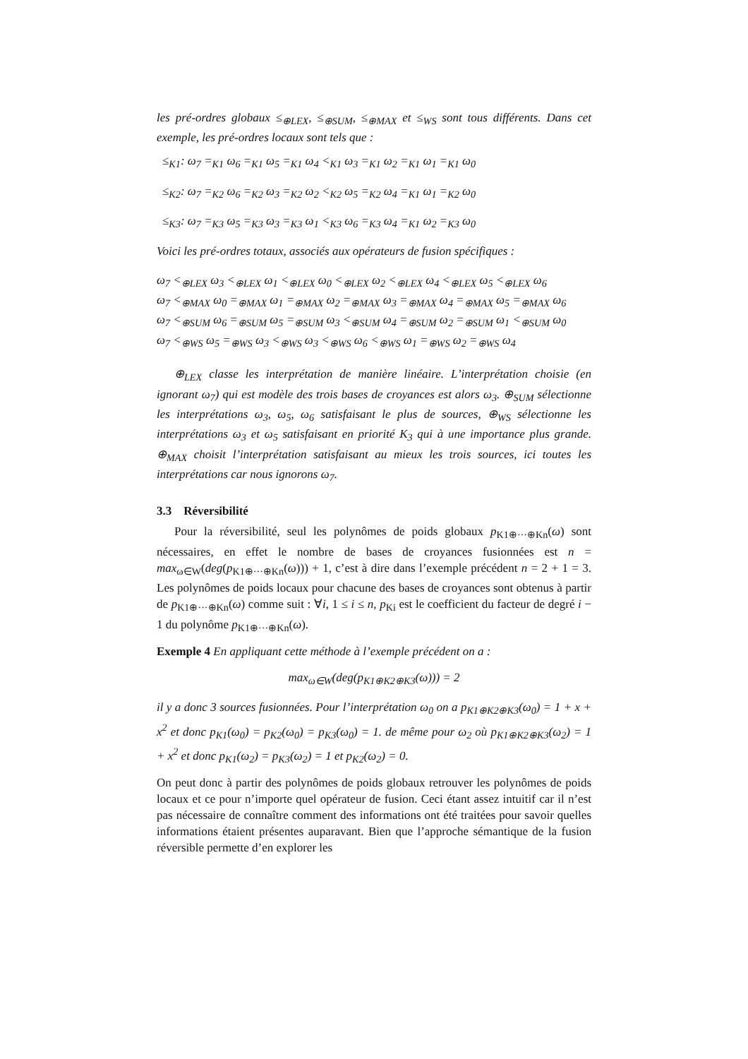les pré-ordres globaux ≤<sub>⊕LEX</sub>, ≤<sub>⊕SUM</sub>, ≤<sub>⊕MAX</sub> et ≤<sub>WS</sub> sont tous différents. Dans cet exemple, les pré-ordres locaux sont tels que :
≤<sub>K1</sub>: ω<sub>7</sub> =<sub>K1</sub> ω<sub>6</sub> =<sub>K1</sub> ω<sub>5</sub> =<sub>K1</sub> ω<sub>4</sub> <<sub>K1</sub> ω<sub>3</sub> =<sub>K1</sub> ω<sub>2</sub> =<sub>K1</sub> ω<sub>1</sub> =<sub>K1</sub> ω<sub>0</sub>
≤<sub>K2</sub>: ω<sub>7</sub> =<sub>K2</sub> ω<sub>6</sub> =<sub>K2</sub> ω<sub>3</sub> =<sub>K2</sub> ω<sub>2</sub> <<sub>K2</sub> ω<sub>5</sub> =<sub>K2</sub> ω<sub>4</sub> =<sub>K1</sub> ω<sub>1</sub> =<sub>K2</sub> ω<sub>0</sub>
≤<sub>K3</sub>: ω<sub>7</sub> =<sub>K3</sub> ω<sub>5</sub> =<sub>K3</sub> ω<sub>3</sub> =<sub>K3</sub> ω<sub>1</sub> <<sub>K3</sub> ω<sub>6</sub> =<sub>K3</sub> ω<sub>4</sub> =<sub>K1</sub> ω<sub>2</sub> =<sub>K3</sub> ω<sub>0</sub>
Voici les pré-ordres totaux, associés aux opérateurs de fusion spécifiques :
ω<sub>7</sub> <<sub>⊕LEX</sub> ω<sub>3</sub> <<sub>⊕LEX</sub> ω<sub>1</sub> <<sub>⊕LEX</sub> ω<sub>0</sub> <<sub>⊕LEX</sub> ω<sub>2</sub> <<sub>⊕LEX</sub> ω<sub>4</sub> <<sub>⊕LEX</sub> ω<sub>5</sub> <<sub>⊕LEX</sub> ω<sub>6</sub>
ω<sub>7</sub> <<sub>⊕MAX</sub> ω<sub>0</sub> =<sub>⊕MAX</sub> ω<sub>1</sub> =<sub>⊕MAX</sub> ω<sub>2</sub> =<sub>⊕MAX</sub> ω<sub>3</sub> =<sub>⊕MAX</sub> ω<sub>4</sub> =<sub>⊕MAX</sub> ω<sub>5</sub> =<sub>⊕MAX</sub> ω<sub>6</sub>
ω<sub>7</sub> <<sub>⊕SUM</sub> ω<sub>6</sub> =<sub>⊕SUM</sub> ω<sub>5</sub> =<sub>⊕SUM</sub> ω<sub>3</sub> <<sub>⊕SUM</sub> ω<sub>4</sub> =<sub>⊕SUM</sub> ω<sub>2</sub> =<sub>⊕SUM</sub> ω<sub>1</sub> <<sub>⊕SUM</sub> ω<sub>0</sub>
ω<sub>7</sub> <<sub>⊕WS</sub> ω<sub>5</sub> =<sub>⊕WS</sub> ω<sub>3</sub> <<sub>⊕WS</sub> ω<sub>3</sub> <<sub>⊕WS</sub> ω<sub>6</sub> <<sub>⊕WS</sub> ω<sub>1</sub> =<sub>⊕WS</sub> ω<sub>2</sub> =<sub>⊕WS</sub> ω<sub>4</sub>
⊕<sub>LEX</sub> classe les interprétation de manière linéaire. L’interprétation choisie (en ignorant ω<sub>7</sub>) qui est modèle des trois bases de croyances est alors ω<sub>3</sub>. ⊕<sub>SUM</sub> sélectionne les interprétations ω<sub>3</sub>, ω<sub>5</sub>, ω<sub>6</sub> satisfaisant le plus de sources, ⊕<sub>WS</sub> sélectionne les interprétations ω<sub>3</sub> et ω<sub>5</sub> satisfaisant en priorité K<sub>3</sub> qui à une importance plus grande. ⊕<sub>MAX</sub> choisit l’interprétation satisfaisant au mieux les trois sources, ici toutes les interprétations car nous ignorons ω<sub>7</sub>.
3.3 Réversibilité
Pour la réversibilité, seul les polynômes de poids globaux p<sub>K1⊕···⊕Kn</sub>(ω) sont nécessaires, en effet le nombre de bases de croyances fusionnées est n = max<sub>ω∈W</sub>(deg(p<sub>K1⊕···⊕Kn</sub>(ω))) + 1, c’est à dire dans l’exemple précédent n = 2 + 1 = 3. Les polynômes de poids locaux pour chacune des bases de croyances sont obtenus à partir de p<sub>K1⊕···⊕Kn</sub>(ω) comme suit : ∀i, 1 ≤ i ≤ n, p<sub>Ki</sub> est le coefficient du facteur de degré i − 1 du polynôme p<sub>K1⊕···⊕Kn</sub>(ω).
Exemple 4 En appliquant cette méthode à l’exemple précédent on a :
max<sub>ω∈W</sub>(deg(p<sub>K1⊕K2⊕K3</sub>(ω))) = 2
il y a donc 3 sources fusionnées. Pour l’interprétation ω<sub>0</sub> on a p<sub>K1⊕K2⊕K3</sub>(ω<sub>0</sub>) = 1 + x + x<sup>2</sup> et donc p<sub>K1</sub>(ω<sub>0</sub>) = p<sub>K2</sub>(ω<sub>0</sub>) = p<sub>K3</sub>(ω<sub>0</sub>) = 1. de même pour ω<sub>2</sub> où p<sub>K1⊕K2⊕K3</sub>(ω<sub>2</sub>) = 1 + x<sup>2</sup> et donc p<sub>K1</sub>(ω<sub>2</sub>) = p<sub>K3</sub>(ω<sub>2</sub>) = 1 et p<sub>K2</sub>(ω<sub>2</sub>) = 0.
On peut donc à partir des polynômes de poids globaux retrouver les polynômes de poids locaux et ce pour n’importe quel opérateur de fusion. Ceci étant assez intuitif car il n’est pas nécessaire de connaître comment des informations ont été traitées pour savoir quelles informations étaient présentes auparavant. Bien que l’approche sémantique de la fusion réversible permette d’en explorer les